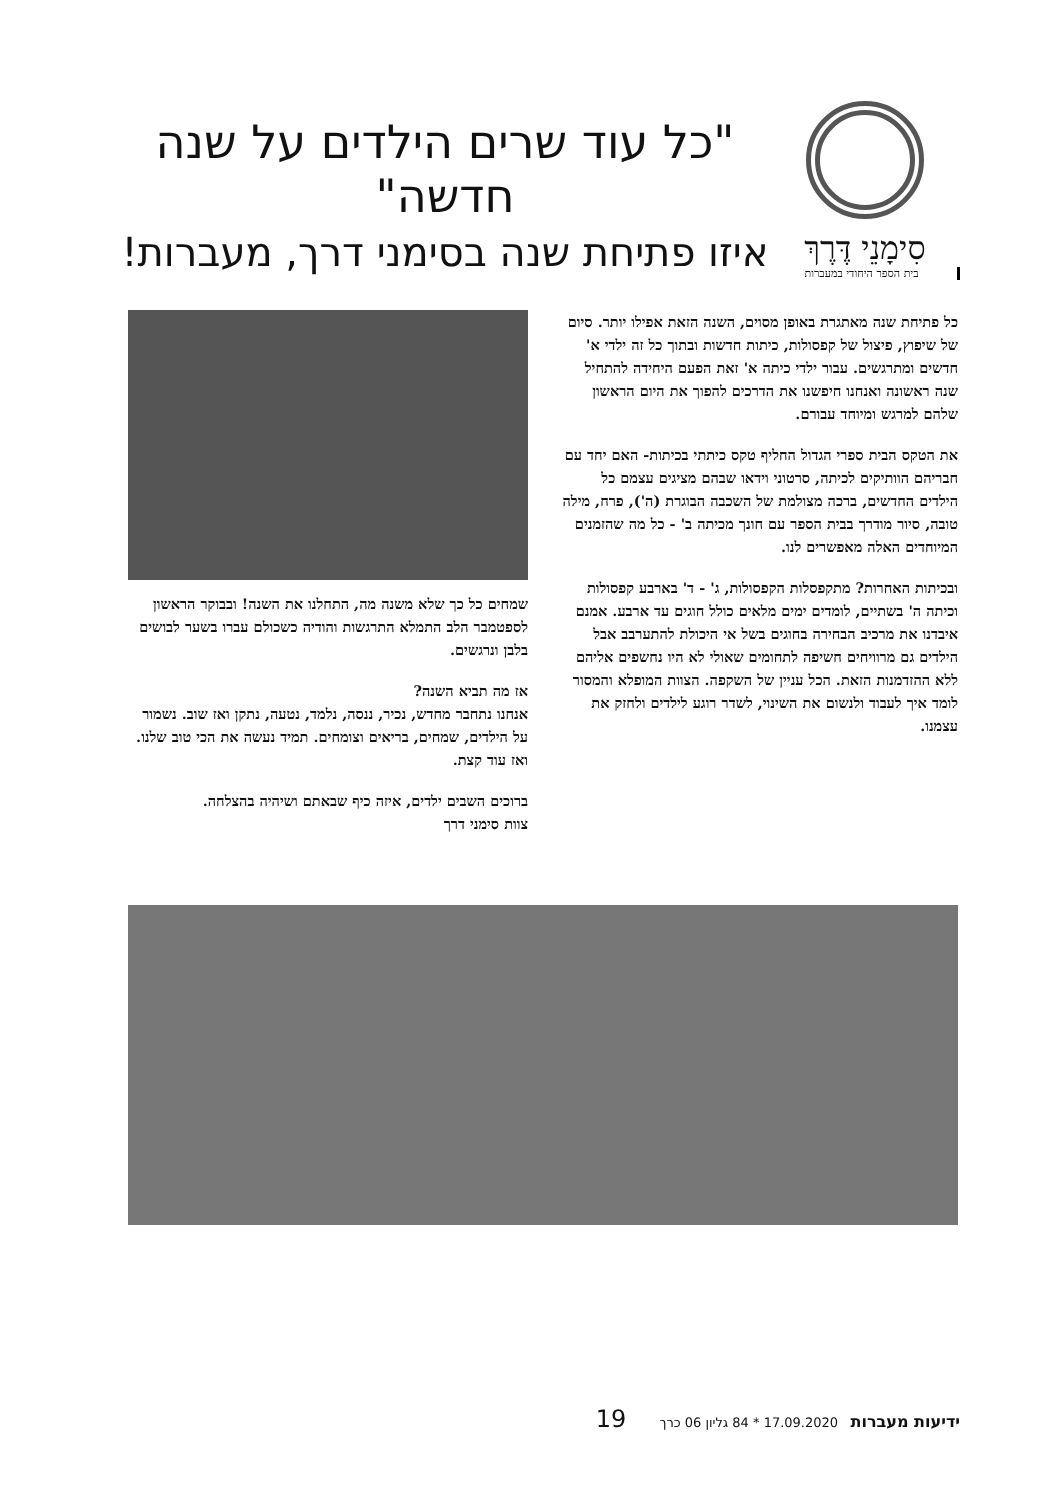סִימָנֵי דֶּרֶךְ
בית הספר היחודי במעברות
"כל עוד שרים הילדים על שנה חדשה"
איזו פתיחת שנה בסימני דרך, מעברות!
כל פתיחת שנה מאתגרת באופן מסוים, השנה הזאת אפילו יותר. סיום של שיפוץ, פיצול של קפסולות, כיתות חדשות ובתוך כל זה ילדי א' חדשים ומתרגשים. עבור ילדי כיתה א' זאת הפעם היחידה להתחיל שנה ראשונה ואנחנו חיפשנו את הדרכים להפוך את היום הראשון שלהם למרגש ומיוחד עבורם.
את הטקס הבית ספרי הגדול החליף טקס כיתתי בכיתות- האם יחד עם חבריהם הוותיקים לכיתה, סרטוני וידאו שבהם מציגים עצמם כל הילדים החדשים, ברכה מצולמת של השכבה הבוגרת (ה'), פרח, מילה טובה, סיור מודרך בבית הספר עם חונך מכיתה ב' - כל מה שהזמנים המיוחדים האלה מאפשרים לנו.
ובכיתות האחרות? מתקפסלות הקפסולות, ג' - ד' בארבע קפסולות וכיתה ה' בשתיים, לומדים ימים מלאים כולל חוגים עד ארבע. אמנם איבדנו את מרכיב הבחירה בחוגים בשל אי היכולת להתערבב אבל הילדים גם מרוויחים חשיפה לתחומים שאולי לא היו נחשפים אליהם ללא ההזדמנות הזאת. הכל עניין של השקפה. הצוות המופלא והמסור לומד איך לעבוד ולנשום את השינוי, לשדר רוגע לילדים ולחזק את עצמנו.
שמחים כל כך שלא משנה מה, התחלנו את השנה! ובבוקר הראשון לספטמבר הלב התמלא התרגשות והודיה כשכולם עברו בשער לבושים בלבן ונרגשים.
אז מה תביא השנה?
אנחנו נתחבר מחדש, נכיר, ננסה, נלמד, נטעה, נתקן ואז שוב. נשמור על הילדים, שמחים, בריאים וצומחים. תמיד נעשה את הכי טוב שלנו. ואז עוד קצת.
ברוכים השבים ילדים, איזה כיף שבאתם ושיהיה בהצלחה.
צוות סימני דרך
ידיעות מעברות 17.09.2020 * 84 גליון 06 כרך 19